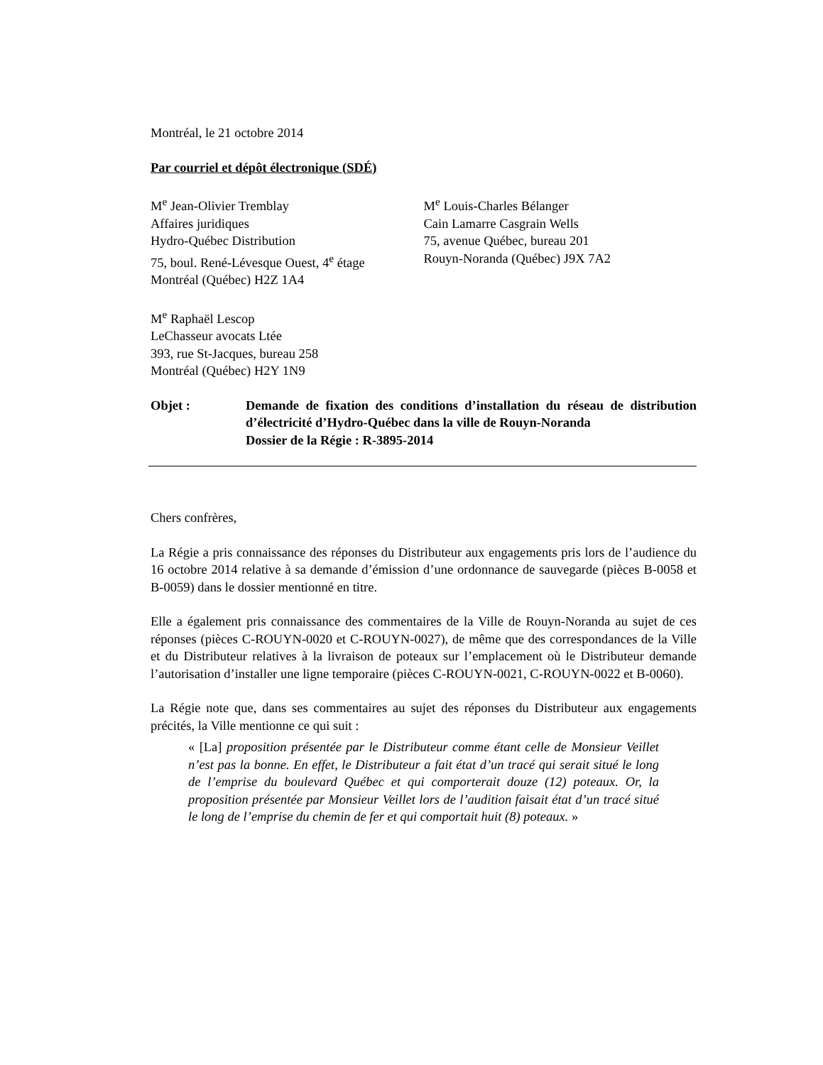Montréal, le 21 octobre 2014
Par courriel et dépôt électronique (SDÉ)
M<sup>e</sup> Jean-Olivier Tremblay
Affaires juridiques
Hydro-Québec Distribution
75, boul. René-Lévesque Ouest, 4<sup>e</sup> étage
Montréal (Québec) H2Z 1A4
M<sup>e</sup> Louis-Charles Bélanger
Cain Lamarre Casgrain Wells
75, avenue Québec, bureau 201
Rouyn-Noranda (Québec) J9X 7A2
M<sup>e</sup> Raphaël Lescop
LeChasseur avocats Ltée
393, rue St-Jacques, bureau 258
Montréal (Québec) H2Y 1N9
Objet : Demande de fixation des conditions d’installation du réseau de distribution d’électricité d’Hydro-Québec dans la ville de Rouyn-Noranda
Dossier de la Régie : R-3895-2014
Chers confrères,
La Régie a pris connaissance des réponses du Distributeur aux engagements pris lors de l’audience du 16 octobre 2014 relative à sa demande d’émission d’une ordonnance de sauvegarde (pièces B-0058 et B-0059) dans le dossier mentionné en titre.
Elle a également pris connaissance des commentaires de la Ville de Rouyn-Noranda au sujet de ces réponses (pièces C-ROUYN-0020 et C-ROUYN-0027), de même que des correspondances de la Ville et du Distributeur relatives à la livraison de poteaux sur l’emplacement où le Distributeur demande l’autorisation d’installer une ligne temporaire (pièces C-ROUYN-0021, C-ROUYN-0022 et B-0060).
La Régie note que, dans ses commentaires au sujet des réponses du Distributeur aux engagements précités, la Ville mentionne ce qui suit :
« [La] proposition présentée par le Distributeur comme étant celle de Monsieur Veillet n’est pas la bonne. En effet, le Distributeur a fait état d’un tracé qui serait situé le long de l’emprise du boulevard Québec et qui comporterait douze (12) poteaux. Or, la proposition présentée par Monsieur Veillet lors de l’audition faisait état d’un tracé situé le long de l’emprise du chemin de fer et qui comportait huit (8) poteaux. »